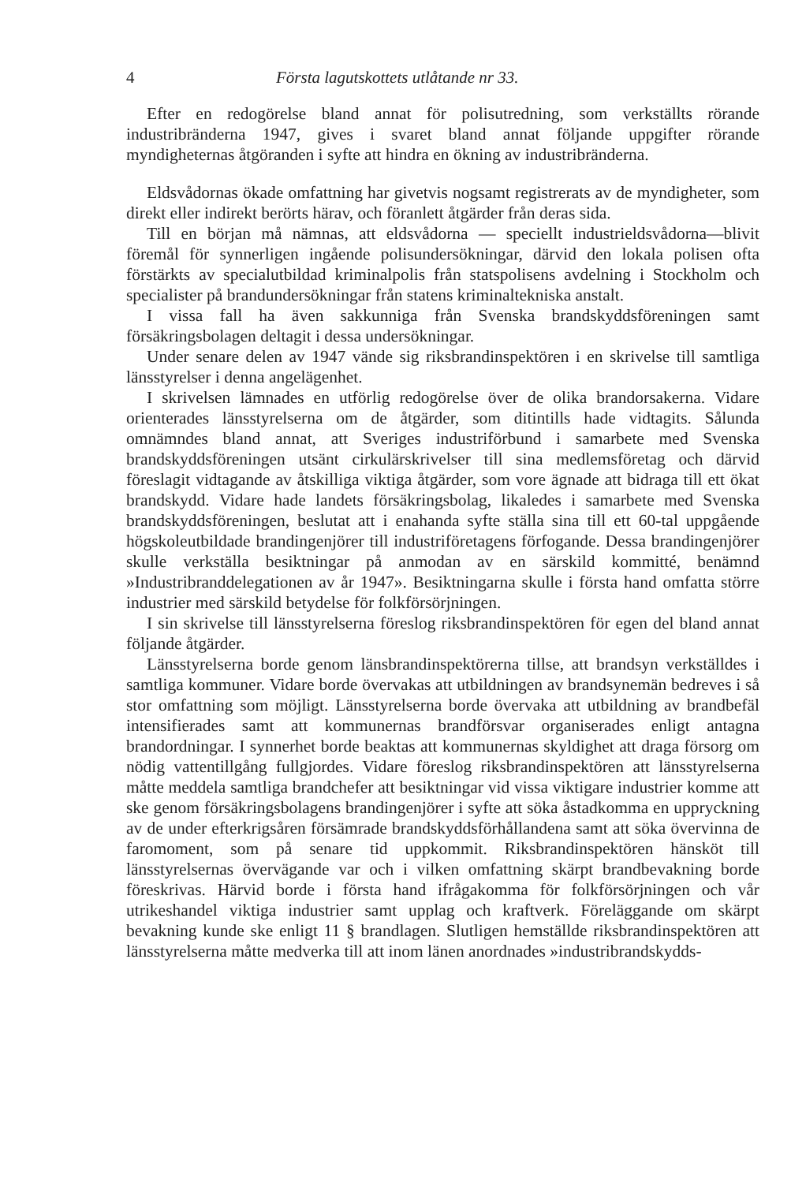4 Första lagutskottets utlåtande nr 33.
Efter en redogörelse bland annat för polisutredning, som verkställts rörande industribränderna 1947, gives i svaret bland annat följande uppgifter rörande myndigheternas åtgöranden i syfte att hindra en ökning av industribränderna.
Eldsvådornas ökade omfattning har givetvis nogsamt registrerats av de myndigheter, som direkt eller indirekt berörts härav, och föranlett åtgärder från deras sida.
Till en början må nämnas, att eldsvådorna — speciellt industrieldsvådorna—blivit föremål för synnerligen ingående polisundersökningar, därvid den lokala polisen ofta förstärkts av specialutbildad kriminalpolis från statspolisens avdelning i Stockholm och specialister på brandundersökningar från statens kriminaltekniska anstalt.
I vissa fall ha även sakkunniga från Svenska brandskyddsföreningen samt försäkringsbolagen deltagit i dessa undersökningar.
Under senare delen av 1947 vände sig riksbrandinspektören i en skrivelse till samtliga länsstyrelser i denna angelägenhet.
I skrivelsen lämnades en utförlig redogörelse över de olika brandorsakerna. Vidare orienterades länsstyrelserna om de åtgärder, som ditintills hade vidtagits. Sålunda omnämndes bland annat, att Sveriges industriförbund i samarbete med Svenska brandskyddsföreningen utsänt cirkulärskrivelser till sina medlemsföretag och därvid föreslagit vidtagande av åtskilliga viktiga åtgärder, som vore ägnade att bidraga till ett ökat brandskydd. Vidare hade landets försäkringsbolag, likaledes i samarbete med Svenska brandskyddsföreningen, beslutat att i enahanda syfte ställa sina till ett 60-tal uppgående högskoleutbildade brandingenjörer till industriföretagens förfogande. Dessa brandingenjörer skulle verkställa besiktningar på anmodan av en särskild kommitté, benämnd »Industribranddelegationen av år 1947». Besiktningarna skulle i första hand omfatta större industrier med särskild betydelse för folkförsörjningen.
I sin skrivelse till länsstyrelserna föreslog riksbrandinspektören för egen del bland annat följande åtgärder.
Länsstyrelserna borde genom länsbrandinspektörerna tillse, att brandsyn verkställdes i samtliga kommuner. Vidare borde övervakas att utbildningen av brandsynemän bedreves i så stor omfattning som möjligt. Länsstyrelserna borde övervaka att utbildning av brandbefäl intensifierades samt att kommunernas brandförsvar organiserades enligt antagna brandordningar. I synnerhet borde beaktas att kommunernas skyldighet att draga försorg om nödig vattentillgång fullgjordes. Vidare föreslog riksbrandinspektören att länsstyrelserna måtte meddela samtliga brandchefer att besiktningar vid vissa viktigare industrier komme att ske genom försäkringsbolagens brandingenjörer i syfte att söka åstadkomma en uppryckning av de under efterkrigsåren försämrade brandskyddsförhållandena samt att söka övervinna de faromoment, som på senare tid uppkommit. Riksbrandinspektören hänsköt till länsstyrelsernas övervägande var och i vilken omfattning skärpt brandbevakning borde föreskrivas. Härvid borde i första hand ifrågakomma för folkförsörjningen och vår utrikeshandel viktiga industrier samt upplag och kraftverk. Föreläggande om skärpt bevakning kunde ske enligt 11 § brandlagen. Slutligen hemställde riksbrandinspektören att länsstyrelserna måtte medverka till att inom länen anordnades »industribrandskydds-